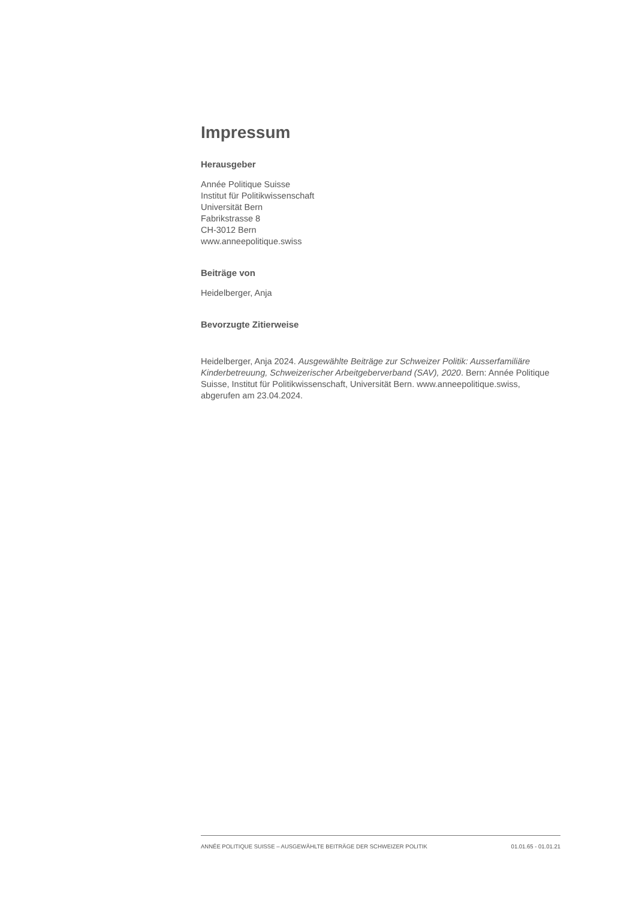Impressum
Herausgeber
Année Politique Suisse
Institut für Politikwissenschaft
Universität Bern
Fabrikstrasse 8
CH-3012 Bern
www.anneepolitique.swiss
Beiträge von
Heidelberger, Anja
Bevorzugte Zitierweise
Heidelberger, Anja 2024. Ausgewählte Beiträge zur Schweizer Politik: Ausserfamiliäre Kinderbetreuung, Schweizerischer Arbeitgeberverband (SAV), 2020. Bern: Année Politique Suisse, Institut für Politikwissenschaft, Universität Bern. www.anneepolitique.swiss, abgerufen am 23.04.2024.
ANNÉE POLITIQUE SUISSE – AUSGEWÄHLTE BEITRÄGE DER SCHWEIZER POLITIK 01.01.65 - 01.01.21